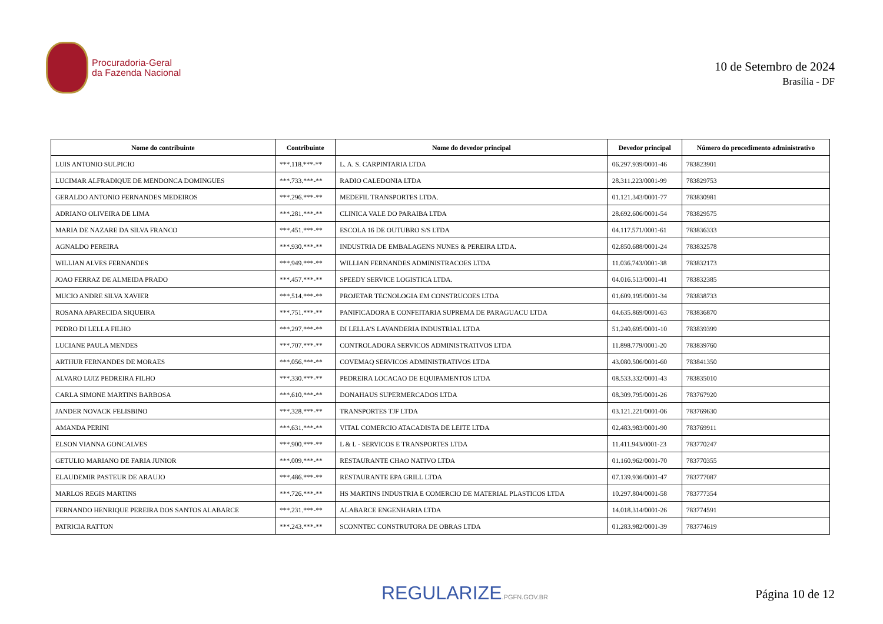Procuradoria-Geral
da Fazenda Nacional
10 de Setembro de 2024
Brasília - DF
| Nome do contribuinte | Contribuinte | Nome do devedor principal | Devedor principal | Número do procedimento administrativo |
| --- | --- | --- | --- | --- |
| LUIS ANTONIO SULPICIO | ***.118.***-** | L. A. S. CARPINTARIA LTDA | 06.297.939/0001-46 | 783823901 |
| LUCIMAR ALFRADIQUE DE MENDONCA DOMINGUES | ***.733.***-** | RADIO CALEDONIA LTDA | 28.311.223/0001-99 | 783829753 |
| GERALDO ANTONIO FERNANDES MEDEIROS | ***.296.***-** | MEDEFIL TRANSPORTES LTDA. | 01.121.343/0001-77 | 783830981 |
| ADRIANO OLIVEIRA DE LIMA | ***.281.***-** | CLINICA VALE DO PARAIBA LTDA | 28.692.606/0001-54 | 783829575 |
| MARIA DE NAZARE DA SILVA FRANCO | ***.451.***-** | ESCOLA 16 DE OUTUBRO S/S LTDA | 04.117.571/0001-61 | 783836333 |
| AGNALDO PEREIRA | ***.930.***-** | INDUSTRIA DE EMBALAGENS NUNES & PEREIRA LTDA. | 02.850.688/0001-24 | 783832578 |
| WILLIAN ALVES FERNANDES | ***.949.***-** | WILLIAN FERNANDES ADMINISTRACOES LTDA | 11.036.743/0001-38 | 783832173 |
| JOAO FERRAZ DE ALMEIDA PRADO | ***.457.***-** | SPEEDY SERVICE LOGISTICA LTDA. | 04.016.513/0001-41 | 783832385 |
| MUCIO ANDRE SILVA XAVIER | ***.514.***-** | PROJETAR TECNOLOGIA EM CONSTRUCOES LTDA | 01.609.195/0001-34 | 783838733 |
| ROSANA APARECIDA SIQUEIRA | ***.751.***-** | PANIFICADORA E CONFEITARIA SUPREMA DE PARAGUACU LTDA | 04.635.869/0001-63 | 783836870 |
| PEDRO DI LELLA FILHO | ***.297.***-** | DI LELLA'S LAVANDERIA INDUSTRIAL LTDA | 51.240.695/0001-10 | 783839399 |
| LUCIANE PAULA MENDES | ***.707.***-** | CONTROLADORA SERVICOS ADMINISTRATIVOS LTDA | 11.898.779/0001-20 | 783839760 |
| ARTHUR FERNANDES DE MORAES | ***.056.***-** | COVEMAQ SERVICOS ADMINISTRATIVOS LTDA | 43.080.506/0001-60 | 783841350 |
| ALVARO LUIZ PEDREIRA FILHO | ***.330.***-** | PEDREIRA LOCACAO DE EQUIPAMENTOS LTDA | 08.533.332/0001-43 | 783835010 |
| CARLA SIMONE MARTINS BARBOSA | ***.610.***-** | DONAHAUS SUPERMERCADOS LTDA | 08.309.795/0001-26 | 783767920 |
| JANDER NOVACK FELISBINO | ***.328.***-** | TRANSPORTES TJF LTDA | 03.121.221/0001-06 | 783769630 |
| AMANDA PERINI | ***.631.***-** | VITAL COMERCIO ATACADISTA DE LEITE LTDA | 02.483.983/0001-90 | 783769911 |
| ELSON VIANNA GONCALVES | ***.900.***-** | L & L - SERVICOS E TRANSPORTES LTDA | 11.411.943/0001-23 | 783770247 |
| GETULIO MARIANO DE FARIA JUNIOR | ***.009.***-** | RESTAURANTE CHAO NATIVO LTDA | 01.160.962/0001-70 | 783770355 |
| ELAUDEMIR PASTEUR DE ARAUJO | ***.486.***-** | RESTAURANTE EPA GRILL LTDA | 07.139.936/0001-47 | 783777087 |
| MARLOS REGIS MARTINS | ***.726.***-** | HS MARTINS INDUSTRIA E COMERCIO DE MATERIAL PLASTICOS LTDA | 10.297.804/0001-58 | 783777354 |
| FERNANDO HENRIQUE PEREIRA DOS SANTOS ALABARCE | ***.231.***-** | ALABARCE ENGENHARIA LTDA | 14.018.314/0001-26 | 783774591 |
| PATRICIA RATTON | ***.243.***-** | SCONNTEC CONSTRUTORA DE OBRAS LTDA | 01.283.982/0001-39 | 783774619 |
REGULARIZE.PGFN.GOV.BR
Página 10 de 12